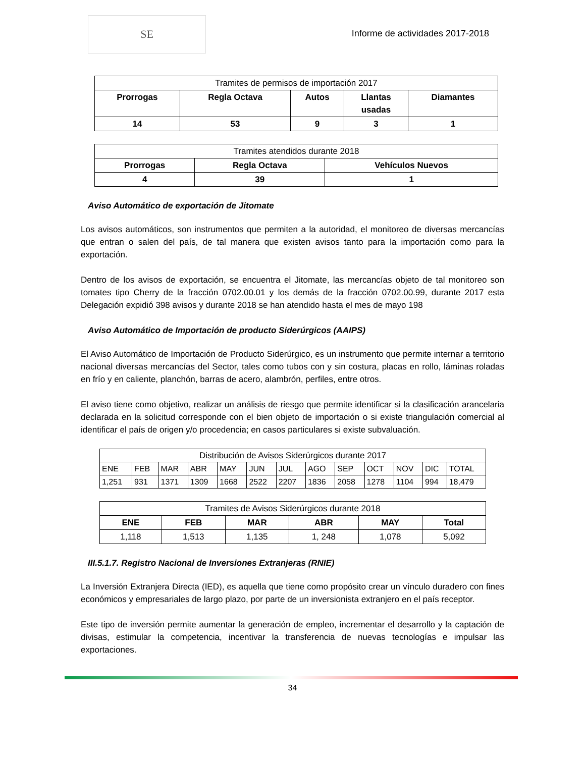SE
Informe de actividades 2017-2018
| Tramites de permisos de importación 2017 | | | | |
| Prorrogas | Regla Octava | Autos | Llantas usadas | Diamantes |
| 14 | 53 | 9 | 3 | 1 |
| Tramites atendidos durante 2018 | | |
| Prorrogas | Regla Octava | Vehículos Nuevos |
| 4 | 39 | 1 |
Aviso Automático de exportación de Jitomate
Los avisos automáticos, son instrumentos que permiten a la autoridad, el monitoreo de diversas mercancías que entran o salen del país, de tal manera que existen avisos tanto para la importación como para la exportación.
Dentro de los avisos de exportación, se encuentra el Jitomate, las mercancías objeto de tal monitoreo son tomates tipo Cherry de la fracción 0702.00.01 y los demás de la fracción 0702.00.99, durante 2017 esta Delegación expidió 398 avisos y durante 2018 se han atendido hasta el mes de mayo 198
Aviso Automático de Importación de producto Siderúrgicos (AAIPS)
El Aviso Automático de Importación de Producto Siderúrgico, es un instrumento que permite internar a territorio nacional diversas mercancías del Sector, tales como tubos con y sin costura, placas en rollo, láminas roladas en frío y en caliente, planchón, barras de acero, alambrón, perfiles, entre otros.
El aviso tiene como objetivo, realizar un análisis de riesgo que permite identificar si la clasificación arancelaria declarada en la solicitud corresponde con el bien objeto de importación o si existe triangulación comercial al identificar el país de origen y/o procedencia; en casos particulares si existe subvaluación.
| Distribución de Avisos Siderúrgicos durante 2017 | | | | | | | | | | | | |
| ENE | FEB | MAR | ABR | MAY | JUN | JUL | AGO | SEP | OCT | NOV | DIC | TOTAL |
| 1,251 | 931 | 1371 | 1309 | 1668 | 2522 | 2207 | 1836 | 2058 | 1278 | 1104 | 994 | 18,479 |
| Tramites de Avisos Siderúrgicos durante 2018 | | | | | |
| ENE | FEB | MAR | ABR | MAY | Total |
| 1,118 | 1,513 | 1,135 | 1, 248 | 1,078 | 5,092 |
III.5.1.7. Registro Nacional de Inversiones Extranjeras (RNIE)
La Inversión Extranjera Directa (IED), es aquella que tiene como propósito crear un vínculo duradero con fines económicos y empresariales de largo plazo, por parte de un inversionista extranjero en el país receptor.
Este tipo de inversión permite aumentar la generación de empleo, incrementar el desarrollo y la captación de divisas, estimular la competencia, incentivar la transferencia de nuevas tecnologías e impulsar las exportaciones.
34